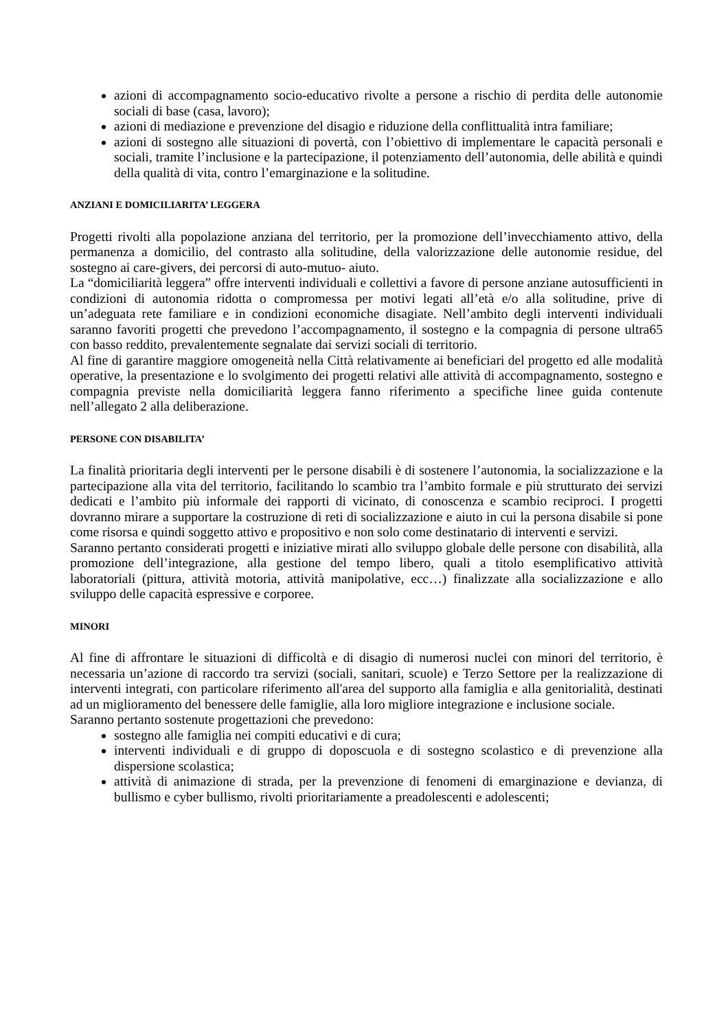azioni di accompagnamento socio-educativo rivolte a persone a rischio di perdita delle autonomie sociali di base (casa, lavoro);
azioni di mediazione e prevenzione del disagio e riduzione della conflittualità intra familiare;
azioni di sostegno alle situazioni di povertà, con l’obiettivo di implementare le capacità personali e sociali, tramite l’inclusione e la partecipazione, il potenziamento dell’autonomia, delle abilità e quindi della qualità di vita, contro l’emarginazione e la solitudine.
ANZIANI E DOMICILIARITA’ LEGGERA
Progetti rivolti alla popolazione anziana del territorio, per la promozione dell’invecchiamento attivo, della permanenza a domicilio, del contrasto alla solitudine, della valorizzazione delle autonomie residue, del sostegno ai care-givers, dei percorsi di auto-mutuo- aiuto.
La “domiciliarità leggera” offre interventi individuali e collettivi a favore di persone anziane autosufficienti in condizioni di autonomia ridotta o compromessa per motivi legati all’età e/o alla solitudine, prive di un’adeguata rete familiare e in condizioni economiche disagiate. Nell’ambito degli interventi individuali saranno favoriti progetti che prevedono l’accompagnamento, il sostegno e la compagnia di persone ultra65 con basso reddito, prevalentemente segnalate dai servizi sociali di territorio.
Al fine di garantire maggiore omogeneità nella Città relativamente ai beneficiari del progetto ed alle modalità operative, la presentazione e lo svolgimento dei progetti relativi alle attività di accompagnamento, sostegno e compagnia previste nella domiciliarità leggera fanno riferimento a specifiche linee guida contenute nell’allegato 2 alla deliberazione.
PERSONE CON DISABILITA’
La finalità prioritaria degli interventi per le persone disabili è di sostenere l’autonomia, la socializzazione e la partecipazione alla vita del territorio, facilitando lo scambio tra l’ambito formale e più strutturato dei servizi dedicati e l’ambito più informale dei rapporti di vicinato, di conoscenza e scambio reciproci. I progetti dovranno mirare a supportare la costruzione di reti di socializzazione e aiuto in cui la persona disabile si pone come risorsa e quindi soggetto attivo e propositivo e non solo come destinatario di interventi e servizi.
Saranno pertanto considerati progetti e iniziative mirati allo sviluppo globale delle persone con disabilità, alla promozione dell’integrazione, alla gestione del tempo libero, quali a titolo esemplificativo attività laboratoriali (pittura, attività motoria, attività manipolative, ecc…) finalizzate alla socializzazione e allo sviluppo delle capacità espressive e corporee.
MINORI
Al fine di affrontare le situazioni di difficoltà e di disagio di numerosi nuclei con minori del territorio, è necessaria un’azione di raccordo tra servizi (sociali, sanitari, scuole) e Terzo Settore per la realizzazione di interventi integrati, con particolare riferimento all'area del supporto alla famiglia e alla genitorialità, destinati ad un miglioramento del benessere delle famiglie, alla loro migliore integrazione e inclusione sociale.
Saranno pertanto sostenute progettazioni che prevedono:
sostegno alle famiglia nei compiti educativi e di cura;
interventi individuali e di gruppo di doposcuola e di sostegno scolastico e di prevenzione alla dispersione scolastica;
attività di animazione di strada, per la prevenzione di fenomeni di emarginazione e devianza, di bullismo e cyber bullismo, rivolti prioritariamente a preadolescenti e adolescenti;